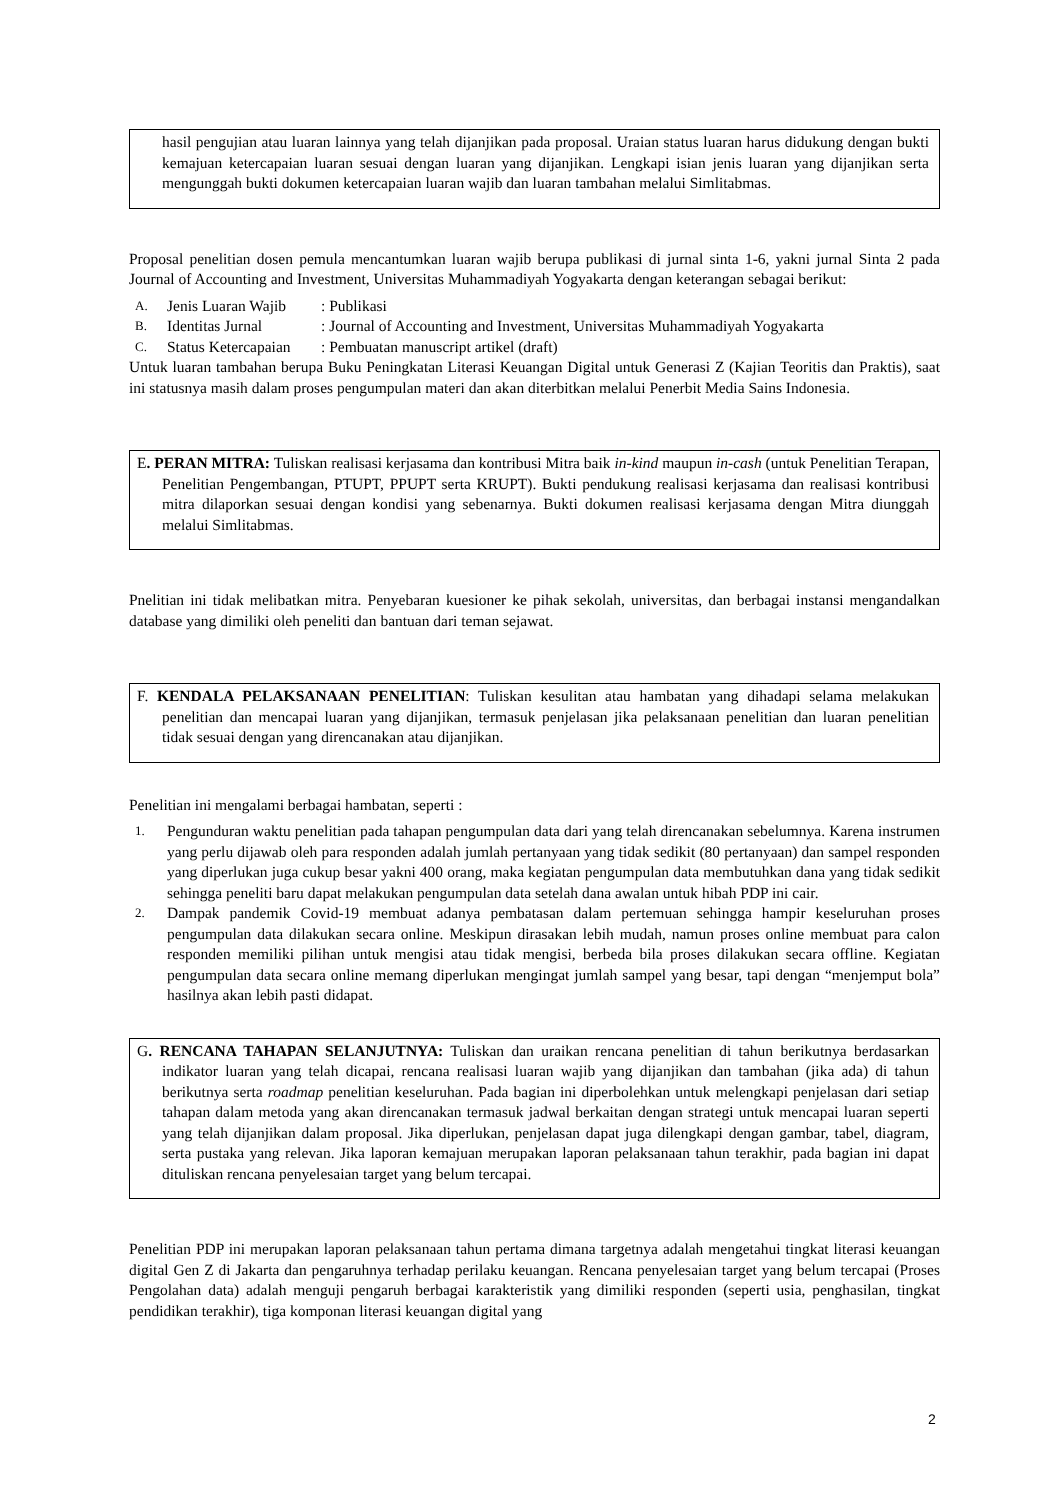hasil pengujian atau luaran lainnya yang telah dijanjikan pada proposal. Uraian status luaran harus didukung dengan bukti kemajuan ketercapaian luaran sesuai dengan luaran yang dijanjikan. Lengkapi isian jenis luaran yang dijanjikan serta mengunggah bukti dokumen ketercapaian luaran wajib dan luaran tambahan melalui Simlitabmas.
Proposal penelitian dosen pemula mencantumkan luaran wajib berupa publikasi di jurnal sinta 1-6, yakni jurnal Sinta 2 pada Journal of Accounting and Investment, Universitas Muhammadiyah Yogyakarta dengan keterangan sebagai berikut:
A. Jenis Luaran Wajib: Publikasi
B. Identitas Jurnal: Journal of Accounting and Investment, Universitas Muhammadiyah Yogyakarta
C. Status Ketercapaian: Pembuatan manuscript artikel (draft)
Untuk luaran tambahan berupa Buku Peningkatan Literasi Keuangan Digital untuk Generasi Z (Kajian Teoritis dan Praktis), saat ini statusnya masih dalam proses pengumpulan materi dan akan diterbitkan melalui Penerbit Media Sains Indonesia.
E. PERAN MITRA: Tuliskan realisasi kerjasama dan kontribusi Mitra baik in-kind maupun in-cash (untuk Penelitian Terapan, Penelitian Pengembangan, PTUPT, PPUPT serta KRUPT). Bukti pendukung realisasi kerjasama dan realisasi kontribusi mitra dilaporkan sesuai dengan kondisi yang sebenarnya. Bukti dokumen realisasi kerjasama dengan Mitra diunggah melalui Simlitabmas.
Pnelitian ini tidak melibatkan mitra. Penyebaran kuesioner ke pihak sekolah, universitas, dan berbagai instansi mengandalkan database yang dimiliki oleh peneliti dan bantuan dari teman sejawat.
F. KENDALA PELAKSANAAN PENELITIAN: Tuliskan kesulitan atau hambatan yang dihadapi selama melakukan penelitian dan mencapai luaran yang dijanjikan, termasuk penjelasan jika pelaksanaan penelitian dan luaran penelitian tidak sesuai dengan yang direncanakan atau dijanjikan.
Penelitian ini mengalami berbagai hambatan, seperti :
1. Pengunduran waktu penelitian pada tahapan pengumpulan data dari yang telah direncanakan sebelumnya. Karena instrumen yang perlu dijawab oleh para responden adalah jumlah pertanyaan yang tidak sedikit (80 pertanyaan) dan sampel responden yang diperlukan juga cukup besar yakni 400 orang, maka kegiatan pengumpulan data membutuhkan dana yang tidak sedikit sehingga peneliti baru dapat melakukan pengumpulan data setelah dana awalan untuk hibah PDP ini cair.
2. Dampak pandemik Covid-19 membuat adanya pembatasan dalam pertemuan sehingga hampir keseluruhan proses pengumpulan data dilakukan secara online. Meskipun dirasakan lebih mudah, namun proses online membuat para calon responden memiliki pilihan untuk mengisi atau tidak mengisi, berbeda bila proses dilakukan secara offline. Kegiatan pengumpulan data secara online memang diperlukan mengingat jumlah sampel yang besar, tapi dengan “menjemput bola” hasilnya akan lebih pasti didapat.
G. RENCANA TAHAPAN SELANJUTNYA: Tuliskan dan uraikan rencana penelitian di tahun berikutnya berdasarkan indikator luaran yang telah dicapai, rencana realisasi luaran wajib yang dijanjikan dan tambahan (jika ada) di tahun berikutnya serta roadmap penelitian keseluruhan. Pada bagian ini diperbolehkan untuk melengkapi penjelasan dari setiap tahapan dalam metoda yang akan direncanakan termasuk jadwal berkaitan dengan strategi untuk mencapai luaran seperti yang telah dijanjikan dalam proposal. Jika diperlukan, penjelasan dapat juga dilengkapi dengan gambar, tabel, diagram, serta pustaka yang relevan. Jika laporan kemajuan merupakan laporan pelaksanaan tahun terakhir, pada bagian ini dapat dituliskan rencana penyelesaian target yang belum tercapai.
Penelitian PDP ini merupakan laporan pelaksanaan tahun pertama dimana targetnya adalah mengetahui tingkat literasi keuangan digital Gen Z di Jakarta dan pengaruhnya terhadap perilaku keuangan. Rencana penyelesaian target yang belum tercapai (Proses Pengolahan data) adalah menguji pengaruh berbagai karakteristik yang dimiliki responden (seperti usia, penghasilan, tingkat pendidikan terakhir), tiga komponan literasi keuangan digital yang
2